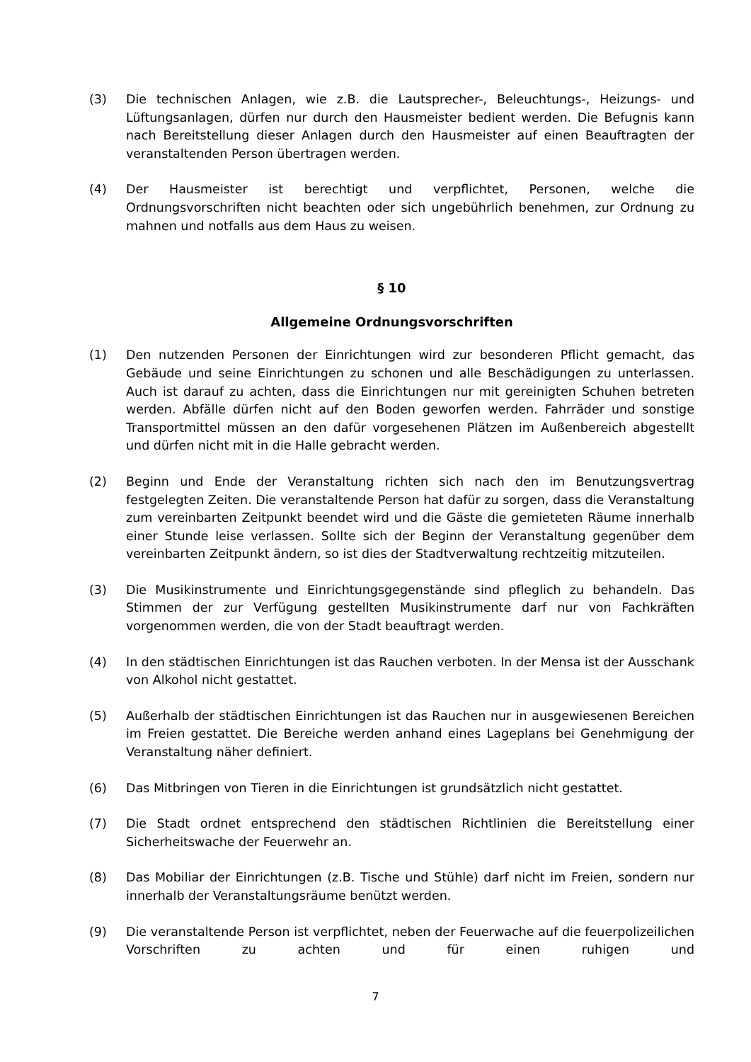(3) Die technischen Anlagen, wie z.B. die Lautsprecher-, Beleuchtungs-, Heizungs- und Lüftungsanlagen, dürfen nur durch den Hausmeister bedient werden. Die Befugnis kann nach Bereitstellung dieser Anlagen durch den Hausmeister auf einen Beauftragten der veranstaltenden Person übertragen werden.
(4) Der Hausmeister ist berechtigt und verpflichtet, Personen, welche die Ordnungsvorschriften nicht beachten oder sich ungebührlich benehmen, zur Ordnung zu mahnen und notfalls aus dem Haus zu weisen.
§ 10
Allgemeine Ordnungsvorschriften
(1) Den nutzenden Personen der Einrichtungen wird zur besonderen Pflicht gemacht, das Gebäude und seine Einrichtungen zu schonen und alle Beschädigungen zu unterlassen. Auch ist darauf zu achten, dass die Einrichtungen nur mit gereinigten Schuhen betreten werden. Abfälle dürfen nicht auf den Boden geworfen werden. Fahrräder und sonstige Transportmittel müssen an den dafür vorgesehenen Plätzen im Außenbereich abgestellt und dürfen nicht mit in die Halle gebracht werden.
(2) Beginn und Ende der Veranstaltung richten sich nach den im Benutzungsvertrag festgelegten Zeiten. Die veranstaltende Person hat dafür zu sorgen, dass die Veranstaltung zum vereinbarten Zeitpunkt beendet wird und die Gäste die gemieteten Räume innerhalb einer Stunde leise verlassen. Sollte sich der Beginn der Veranstaltung gegenüber dem vereinbarten Zeitpunkt ändern, so ist dies der Stadtverwaltung rechtzeitig mitzuteilen.
(3) Die Musikinstrumente und Einrichtungsgegenstände sind pfleglich zu behandeln. Das Stimmen der zur Verfügung gestellten Musikinstrumente darf nur von Fachkräften vorgenommen werden, die von der Stadt beauftragt werden.
(4) In den städtischen Einrichtungen ist das Rauchen verboten. In der Mensa ist der Ausschank von Alkohol nicht gestattet.
(5) Außerhalb der städtischen Einrichtungen ist das Rauchen nur in ausgewiesenen Bereichen im Freien gestattet. Die Bereiche werden anhand eines Lageplans bei Genehmigung der Veranstaltung näher definiert.
(6) Das Mitbringen von Tieren in die Einrichtungen ist grundsätzlich nicht gestattet.
(7) Die Stadt ordnet entsprechend den städtischen Richtlinien die Bereitstellung einer Sicherheitswache der Feuerwehr an.
(8) Das Mobiliar der Einrichtungen (z.B. Tische und Stühle) darf nicht im Freien, sondern nur innerhalb der Veranstaltungsräume benützt werden.
(9) Die veranstaltende Person ist verpflichtet, neben der Feuerwache auf die feuerpolizeilichen Vorschriften zu achten und für einen ruhigen und
7